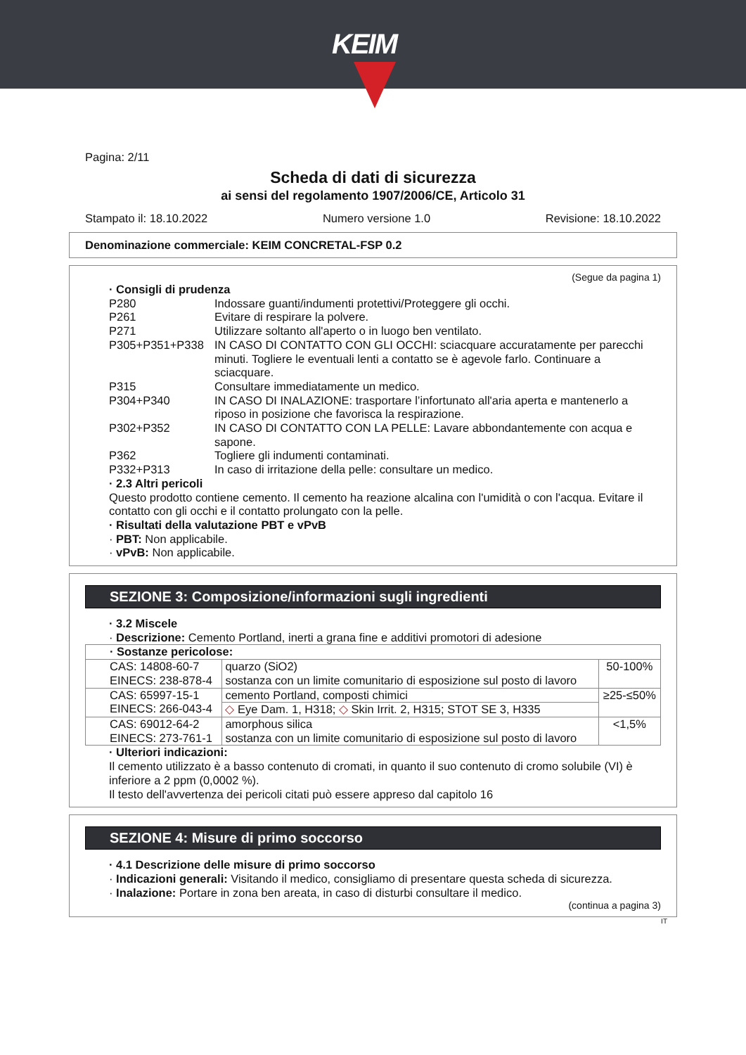KEIM
Pagina: 2/11
Scheda di dati di sicurezza
ai sensi del regolamento 1907/2006/CE, Articolo 31
Stampato il: 18.10.2022 Numero versione 1.0 Revisione: 18.10.2022
Denominazione commerciale: KEIM CONCRETAL-FSP 0.2
(Segue da pagina 1)
· Consigli di prudenza
P280 Indossare guanti/indumenti protettivi/Proteggere gli occhi.
P261 Evitare di respirare la polvere.
P271 Utilizzare soltanto all'aperto o in luogo ben ventilato.
P305+P351+P338 IN CASO DI CONTATTO CON GLI OCCHI: sciacquare accuratamente per parecchi minuti. Togliere le eventuali lenti a contatto se è agevole farlo. Continuare a sciacquare.
P315 Consultare immediatamente un medico.
P304+P340 IN CASO DI INALAZIONE: trasportare l’infortunato all'aria aperta e mantenerlo a riposo in posizione che favorisca la respirazione.
P302+P352 IN CASO DI CONTATTO CON LA PELLE: Lavare abbondantemente con acqua e sapone.
P362 Togliere gli indumenti contaminati.
P332+P313 In caso di irritazione della pelle: consultare un medico.
· 2.3 Altri pericoli
Questo prodotto contiene cemento. Il cemento ha reazione alcalina con l'umidità o con l'acqua. Evitare il contatto con gli occhi e il contatto prolungato con la pelle.
· Risultati della valutazione PBT e vPvB
· PBT: Non applicabile.
· vPvB: Non applicabile.
SEZIONE 3: Composizione/informazioni sugli ingredienti
· 3.2 Miscele
· Descrizione: Cemento Portland, inerti a grana fine e additivi promotori di adesione
| · Sostanze pericolose: | | |
| CAS: 14808-60-7 EINECS: 238-878-4 | quarzo (SiO2) sostanza con un limite comunitario di esposizione sul posto di lavoro | 50-100% |
| CAS: 65997-15-1 EINECS: 266-043-4 | cemento Portland, composti chimici | ≥25-≤50% |
| | ◇ Eye Dam. 1, H318; ◇ Skin Irrit. 2, H315; STOT SE 3, H335 | |
| CAS: 69012-64-2 EINECS: 273-761-1 | amorphous silica sostanza con un limite comunitario di esposizione sul posto di lavoro | <1,5% |
· Ulteriori indicazioni:
Il cemento utilizzato è a basso contenuto di cromati, in quanto il suo contenuto di cromo solubile (VI) è inferiore a 2 ppm (0,0002 %).
Il testo dell'avvertenza dei pericoli citati può essere appreso dal capitolo 16
SEZIONE 4: Misure di primo soccorso
· 4.1 Descrizione delle misure di primo soccorso
· Indicazioni generali: Visitando il medico, consigliamo di presentare questa scheda di sicurezza.
· Inalazione: Portare in zona ben areata, in caso di disturbi consultare il medico.
(continua a pagina 3)
IT